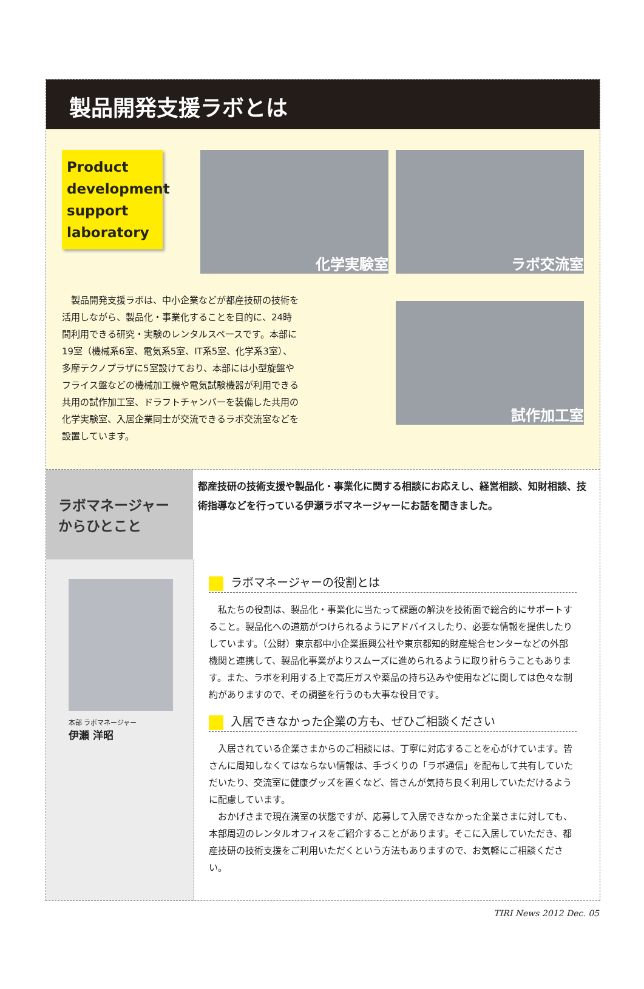製品開発支援ラボとは
Product development support laboratory
製品開発支援ラボは、中小企業などが都産技研の技術を活用しながら、製品化・事業化することを目的に、24時間利用できる研究・実験のレンタルスペースです。本部に19室（機械系6室、電気系5室、IT系5室、化学系3室）、多摩テクノプラザに5室設けており、本部には小型旋盤やフライス盤などの機械加工機や電気試験機器が利用できる共用の試作加工室、ドラフトチャンバーを装備した共用の化学実験室、入居企業同士が交流できるラボ交流室などを設置しています。
化学実験室
ラボ交流室
試作加工室
ラボマネージャーからひとこと
都産技研の技術支援や製品化・事業化に関する相談にお応えし、経営相談、知財相談、技術指導などを行っている伊瀬ラボマネージャーにお話を聞きました。
本部 ラボマネージャー
伊瀬 洋昭
ラボマネージャーの役割とは
私たちの役割は、製品化・事業化に当たって課題の解決を技術面で総合的にサポートすること。製品化への道筋がつけられるようにアドバイスしたり、必要な情報を提供したりしています。（公財）東京都中小企業振興公社や東京都知的財産総合センターなどの外部機関と連携して、製品化事業がよりスムーズに進められるように取り計らうこともあります。また、ラボを利用する上で高圧ガスや薬品の持ち込みや使用などに関しては色々な制約がありますので、その調整を行うのも大事な役目です。
入居できなかった企業の方も、ぜひご相談ください
入居されている企業さまからのご相談には、丁寧に対応することを心がけています。皆さんに周知しなくてはならない情報は、手づくりの「ラボ通信」を配布して共有していただいたり、交流室に健康グッズを置くなど、皆さんが気持ち良く利用していただけるように配慮しています。
おかげさまで現在満室の状態ですが、応募して入居できなかった企業さまに対しても、本部周辺のレンタルオフィスをご紹介することがあります。そこに入居していただき、都産技研の技術支援をご利用いただくという方法もありますので、お気軽にご相談ください。
TIRI News 2012 Dec. 05